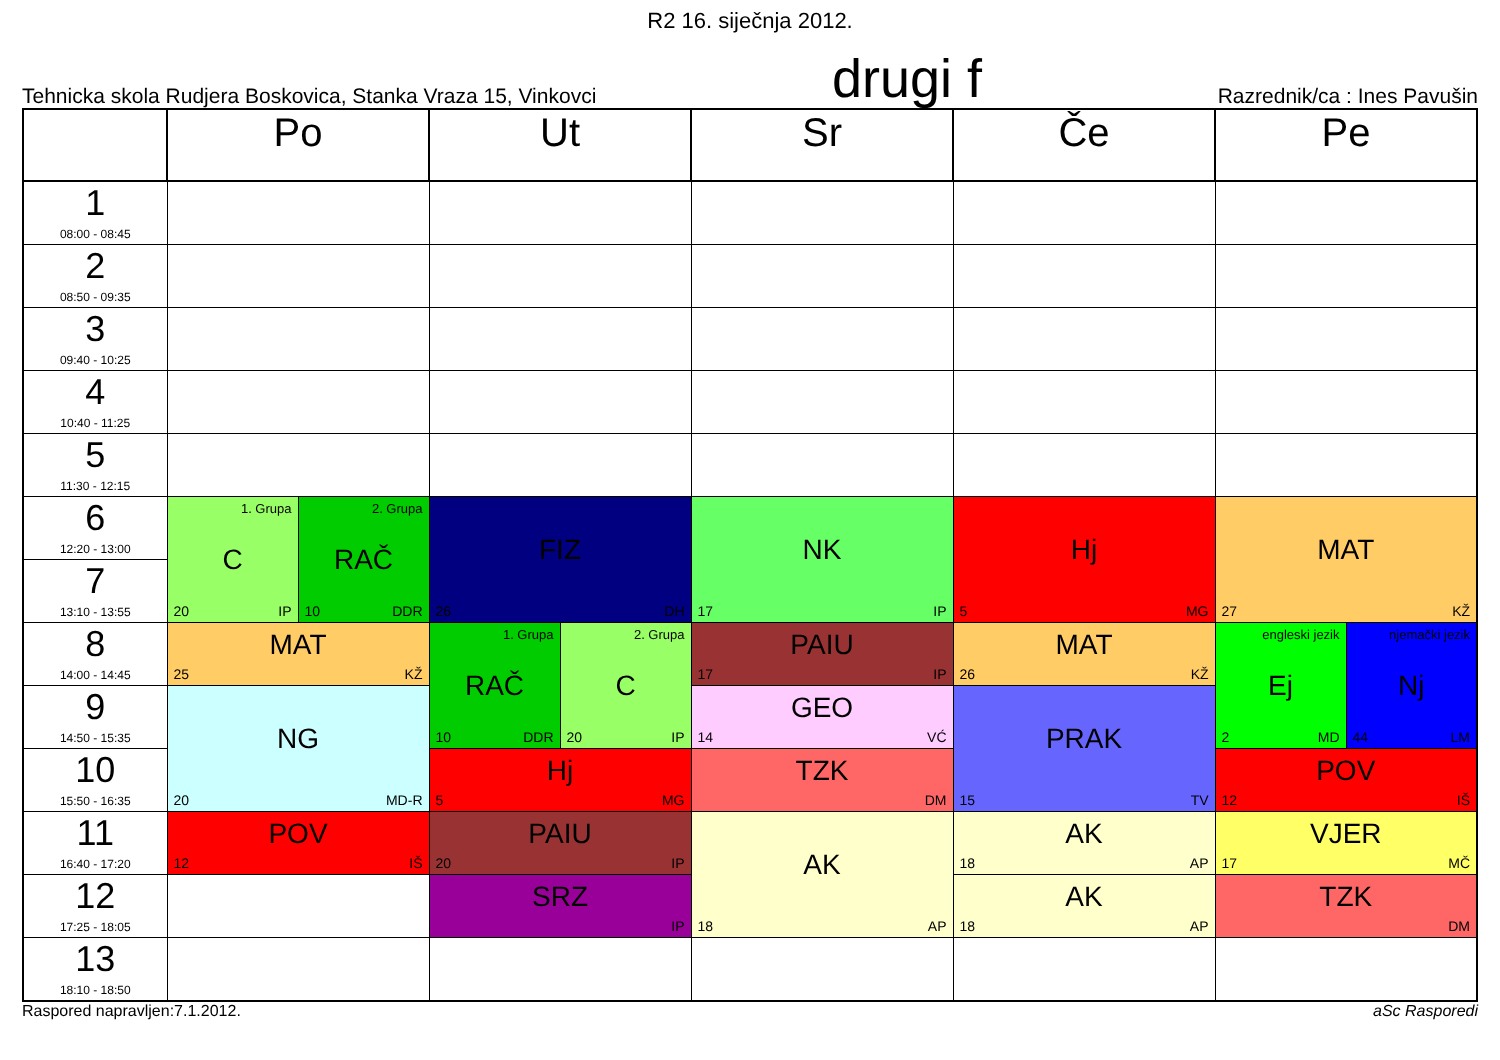R2 16. siječnja 2012.
Tehnicka skola Rudjera Boskovica, Stanka Vraza 15, Vinkovci drugi f Razrednik/ca : Ines Pavušin
| | Po | | Ut | | Sr | Če | Pe | |
| --- | --- | --- | --- | --- | --- | --- | --- | --- |
| 1 08:00 - 08:45 | | | | | | | | |
| 2 08:50 - 09:35 | | | | | | | | |
| 3 09:40 - 10:25 | | | | | | | | |
| 4 10:40 - 11:25 | | | | | | | | |
| 5 11:30 - 12:15 | | | | | | | | |
| 6 12:20 - 13:00 | 1. Grupa C 20 IP | 2. Grupa RAČ 10 DDR | FIZ 26 DH | | NK 17 IP | Hj 5 MG | MAT 27 KŽ | |
| 7 13:10 - 13:55 | | | | | | | | |
| 8 14:00 - 14:45 | MAT 25 KŽ | | 1. Grupa RAČ 10 DDR | 2. Grupa C 20 IP | PAIU 17 IP | MAT 26 KŽ | engleski jezik Ej 2 MD | njemački jezik Nj 44 LM |
| 9 14:50 - 15:35 | NG 20 MD-R | | | | GEO 14 VĆ | PRAK 15 TV | | |
| 10 15:50 - 16:35 | | | Hj 5 MG | | TZK DM | | POV 12 IŠ | |
| 11 16:40 - 17:20 | POV 12 IŠ | | PAIU 20 IP | | AK 18 AP | AK 18 AP | VJER 17 MČ | |
| 12 17:25 - 18:05 | | | SRZ IP | | | AK 18 AP | TZK DM | |
| 13 18:10 - 18:50 | | | | | | | | |
Raspored napravljen:7.1.2012. aSc Rasporedi